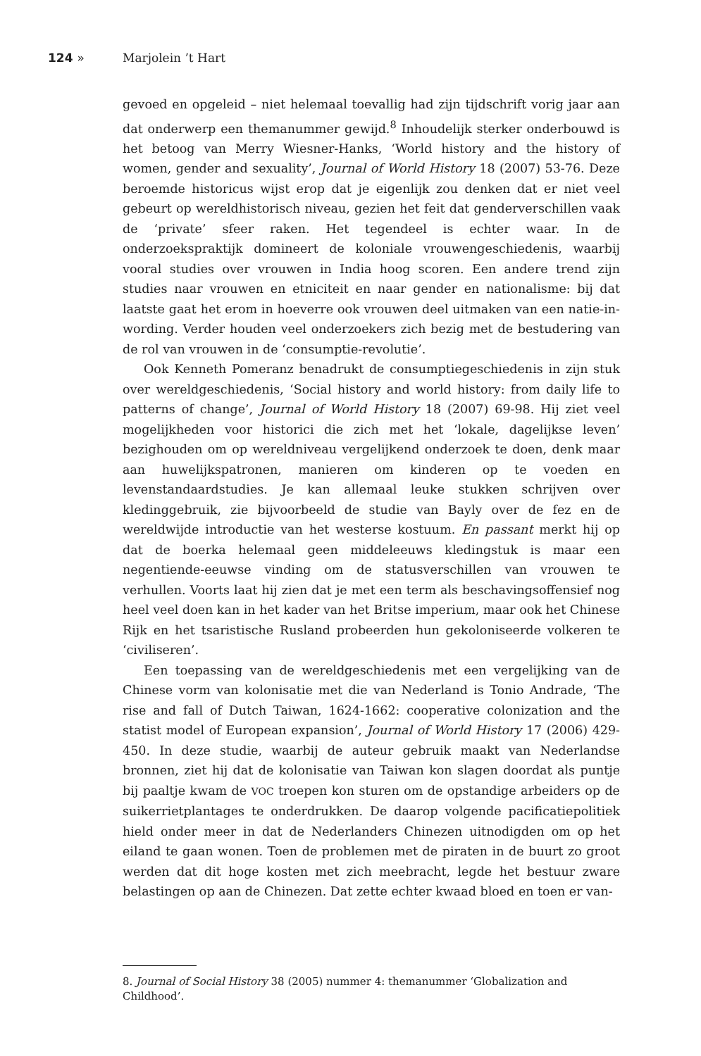124 » Marjolein ’t Hart
gevoed en opgeleid – niet helemaal toevallig had zijn tijdschrift vorig jaar aan dat onderwerp een themanummer gewijd.<sup>8</sup> Inhoudelijk sterker onderbouwd is het betoog van Merry Wiesner-Hanks, ‘World history and the history of women, gender and sexuality’, Journal of World History 18 (2007) 53-76. Deze beroemde historicus wijst erop dat je eigenlijk zou denken dat er niet veel gebeurt op wereldhistorisch niveau, gezien het feit dat genderverschillen vaak de ‘private’ sfeer raken. Het tegendeel is echter waar. In de onderzoekspraktijk domineert de koloniale vrouwengeschiedenis, waarbij vooral studies over vrouwen in India hoog scoren. Een andere trend zijn studies naar vrouwen en etniciteit en naar gender en nationalisme: bij dat laatste gaat het erom in hoeverre ook vrouwen deel uitmaken van een natie-in-wording. Verder houden veel onderzoekers zich bezig met de bestudering van de rol van vrouwen in de ‘consumptie-revolutie’.
Ook Kenneth Pomeranz benadrukt de consumptiegeschiedenis in zijn stuk over wereldgeschiedenis, ‘Social history and world history: from daily life to patterns of change’, Journal of World History 18 (2007) 69-98. Hij ziet veel mogelijkheden voor historici die zich met het ‘lokale, dagelijkse leven’ bezighouden om op wereldniveau vergelijkend onderzoek te doen, denk maar aan huwelijkspatronen, manieren om kinderen op te voeden en levenstandaardstudies. Je kan allemaal leuke stukken schrijven over kledinggebruik, zie bijvoorbeeld de studie van Bayly over de fez en de wereldwijde introductie van het westerse kostuum. En passant merkt hij op dat de boerka helemaal geen middeleeuws kledingstuk is maar een negentiende-eeuwse vinding om de statusverschillen van vrouwen te verhullen. Voorts laat hij zien dat je met een term als beschavingsoffensief nog heel veel doen kan in het kader van het Britse imperium, maar ook het Chinese Rijk en het tsaristische Rusland probeerden hun gekoloniseerde volkeren te ‘civiliseren’.
Een toepassing van de wereldgeschiedenis met een vergelijking van de Chinese vorm van kolonisatie met die van Nederland is Tonio Andrade, ‘The rise and fall of Dutch Taiwan, 1624-1662: cooperative colonization and the statist model of European expansion’, Journal of World History 17 (2006) 429-450. In deze studie, waarbij de auteur gebruik maakt van Nederlandse bronnen, ziet hij dat de kolonisatie van Taiwan kon slagen doordat als puntje bij paaltje kwam de VOC troepen kon sturen om de opstandige arbeiders op de suikerrietplantages te onderdrukken. De daarop volgende pacificatiepolitiek hield onder meer in dat de Nederlanders Chinezen uitnodigden om op het eiland te gaan wonen. Toen de problemen met de piraten in de buurt zo groot werden dat dit hoge kosten met zich meebracht, legde het bestuur zware belastingen op aan de Chinezen. Dat zette echter kwaad bloed en toen er van-
8. Journal of Social History 38 (2005) nummer 4: themanummer ‘Globalization and Childhood’.